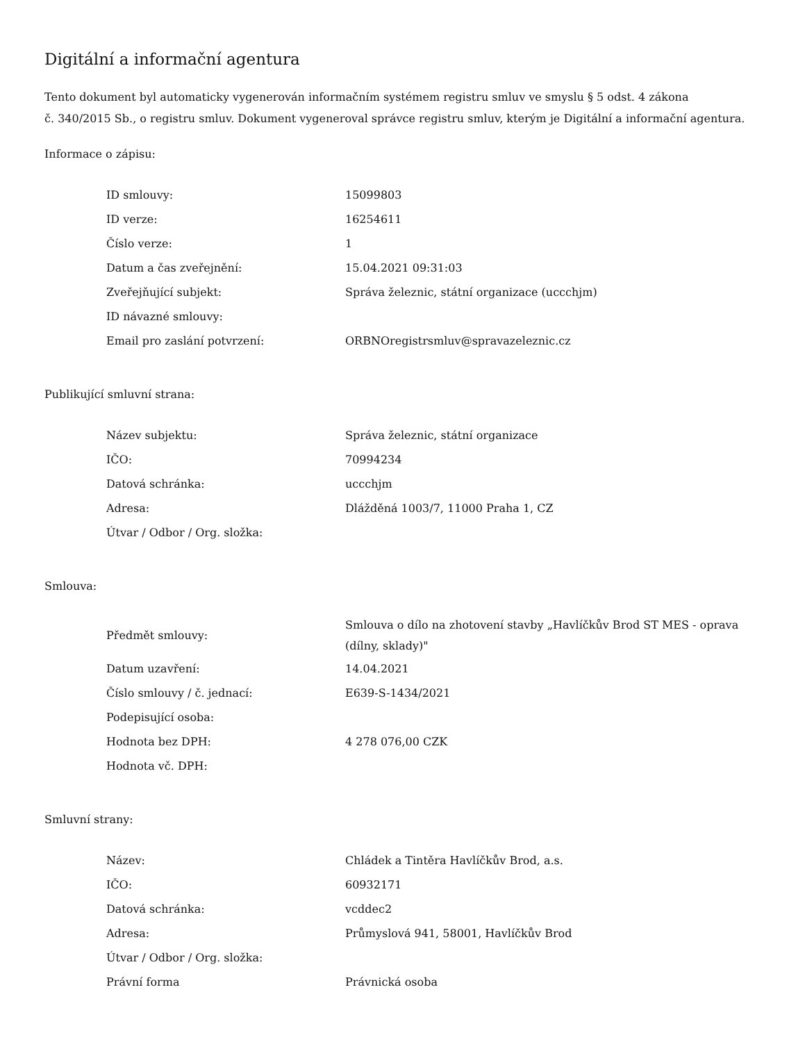Digitální a informační agentura
Tento dokument byl automaticky vygenerován informačním systémem registru smluv ve smyslu § 5 odst. 4 zákona
č. 340/2015 Sb., o registru smluv. Dokument vygeneroval správce registru smluv, kterým je Digitální a informační agentura.
Informace o zápisu:
| ID smlouvy: | 15099803 |
| ID verze: | 16254611 |
| Číslo verze: | 1 |
| Datum a čas zveřejnění: | 15.04.2021 09:31:03 |
| Zveřejňující subjekt: | Správa železnic, státní organizace (uccchjm) |
| ID návazné smlouvy: | |
| Email pro zaslání potvrzení: | ORBNOregistrsmluv@spravazeleznic.cz |
Publikující smluvní strana:
| Název subjektu: | Správa železnic, státní organizace |
| IČO: | 70994234 |
| Datová schránka: | uccchjm |
| Adresa: | Dlážděná 1003/7, 11000 Praha 1, CZ |
| Útvar / Odbor / Org. složka: | |
Smlouva:
| Předmět smlouvy: | Smlouva o dílo na zhotovení stavby „Havlíčkův Brod ST MES - oprava (dílny, sklady)" |
| Datum uzavření: | 14.04.2021 |
| Číslo smlouvy / č. jednací: | E639-S-1434/2021 |
| Podepisující osoba: | |
| Hodnota bez DPH: | 4 278 076,00 CZK |
| Hodnota vč. DPH: | |
Smluvní strany:
| Název: | Chládek a Tintěra Havlíčkův Brod, a.s. |
| IČO: | 60932171 |
| Datová schránka: | vcddec2 |
| Adresa: | Průmyslová 941, 58001, Havlíčkův Brod |
| Útvar / Odbor / Org. složka: | |
| Právní forma | Právnická osoba |